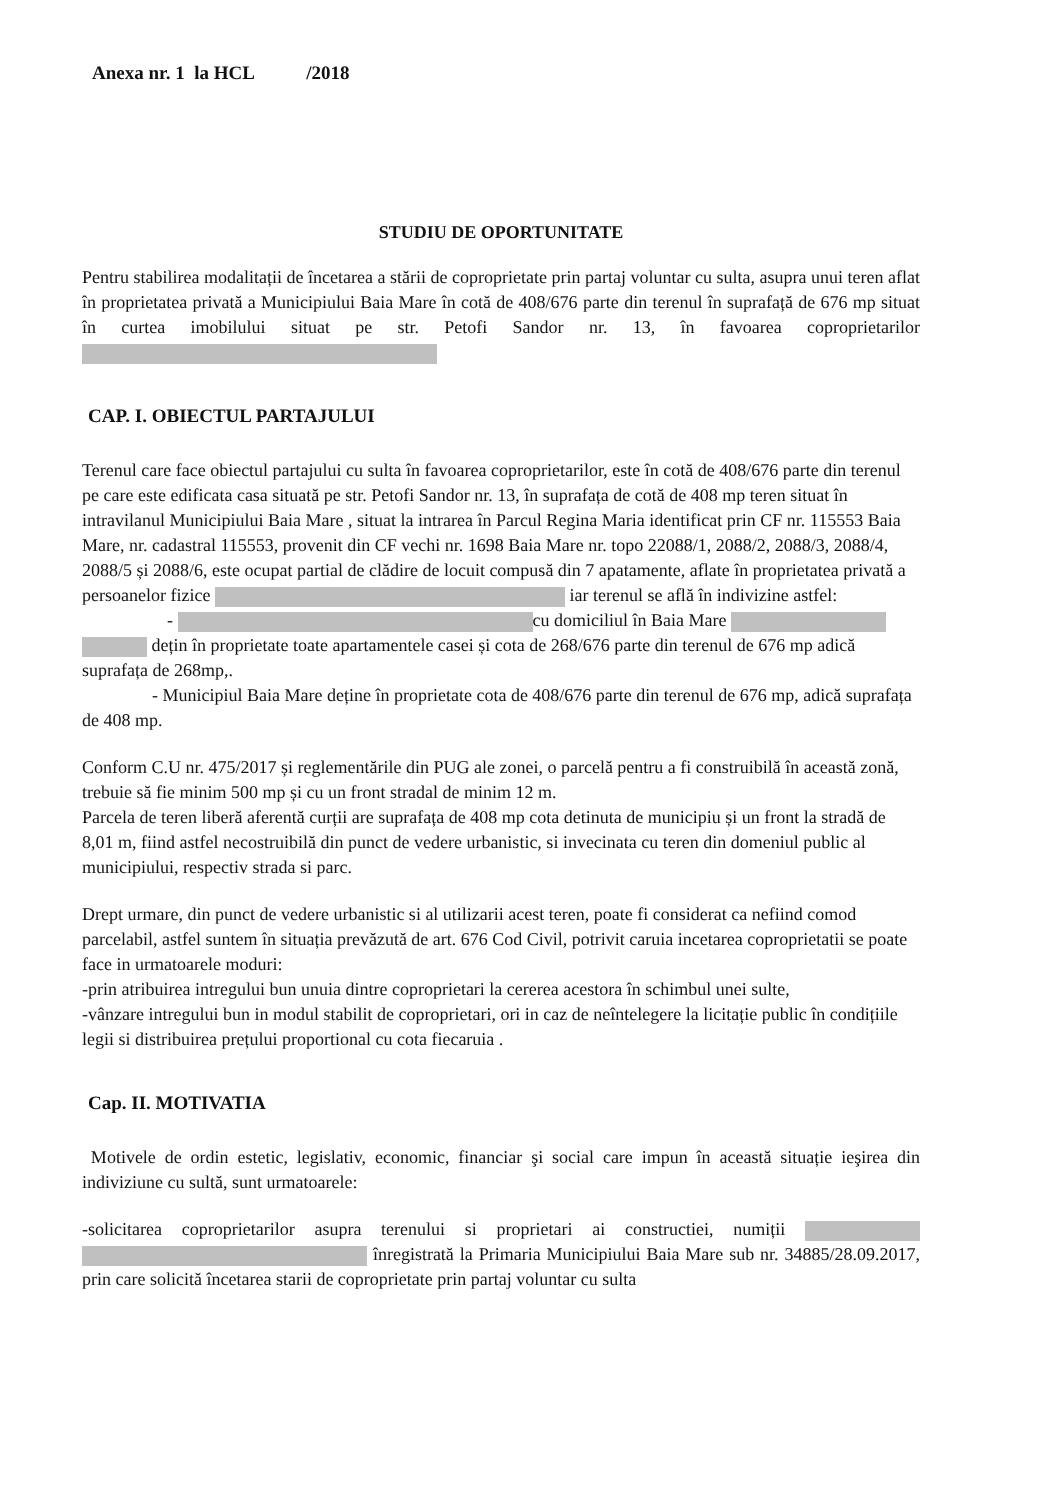Anexa nr. 1 la HCL /2018
STUDIU DE OPORTUNITATE
Pentru stabilirea modalitații de încetarea a stării de coproprietate prin partaj voluntar cu sulta, asupra unui teren aflat în proprietatea privată a Municipiului Baia Mare în cotă de 408/676 parte din terenul în suprafață de 676 mp situat în curtea imobilului situat pe str. Petofi Sandor nr. 13, în favoarea coproprietarilor
CAP. I. OBIECTUL PARTAJULUI
Terenul care face obiectul partajului cu sulta în favoarea coproprietarilor, este în cotă de 408/676 parte din terenul pe care este edificata casa situată pe str. Petofi Sandor nr. 13, în suprafața de cotă de 408 mp teren situat în intravilanul Municipiului Baia Mare , situat la intrarea în Parcul Regina Maria identificat prin CF nr. 115553 Baia Mare, nr. cadastral 115553, provenit din CF vechi nr. 1698 Baia Mare nr. topo 22088/1, 2088/2, 2088/3, 2088/4, 2088/5 și 2088/6, este ocupat partial de clădire de locuit compusă din 7 apatamente, aflate în proprietatea privată a persoanelor fizice iar terenul se află în indivizine astfel:
- cu domiciliul în Baia Mare
dețin în proprietate toate apartamentele casei și cota de 268/676 parte din terenul de 676 mp adică suprafața de 268mp,.
- Municipiul Baia Mare deține în proprietate cota de 408/676 parte din terenul de 676 mp, adică suprafața de 408 mp.
Conform C.U nr. 475/2017 și reglementările din PUG ale zonei, o parcelă pentru a fi construibilă în această zonă, trebuie să fie minim 500 mp și cu un front stradal de minim 12 m.
Parcela de teren liberă aferentă curții are suprafața de 408 mp cota detinuta de municipiu și un front la stradă de 8,01 m, fiind astfel necostruibilă din punct de vedere urbanistic, si invecinata cu teren din domeniul public al municipiului, respectiv strada si parc.
Drept urmare, din punct de vedere urbanistic si al utilizarii acest teren, poate fi considerat ca nefiind comod parcelabil, astfel suntem în situația prevăzută de art. 676 Cod Civil, potrivit caruia incetarea coproprietatii se poate face in urmatoarele moduri:
-prin atribuirea intregului bun unuia dintre coproprietari la cererea acestora în schimbul unei sulte,
-vânzare intregului bun in modul stabilit de coproprietari, ori in caz de neîntelegere la licitație public în condițiile legii si distribuirea prețului proportional cu cota fiecaruia .
Cap. II. MOTIVATIA
Motivele de ordin estetic, legislativ, economic, financiar şi social care impun în această situație ieşirea din indiviziune cu sultă, sunt urmatoarele:
-solicitarea coproprietarilor asupra terenului si proprietari ai constructiei, numiții înregistrată la Primaria Municipiului Baia Mare sub nr. 34885/28.09.2017, prin care solicită încetarea starii de coproprietate prin partaj voluntar cu sulta